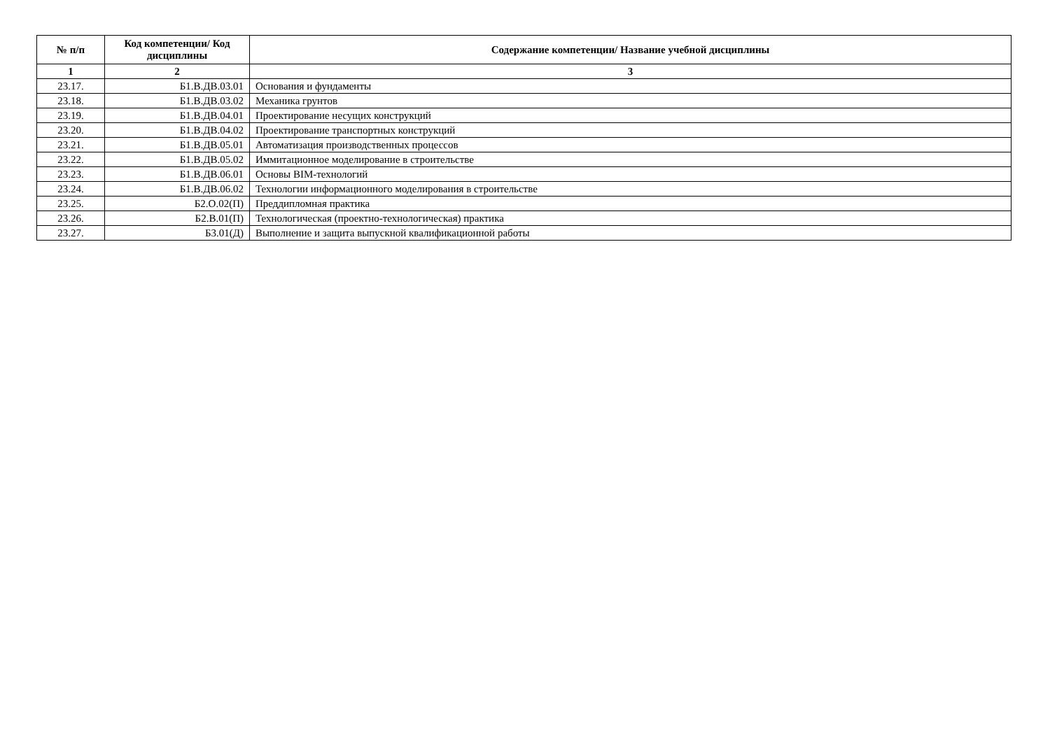| № п/п | Код компетенции/ Код дисциплины | Содержание компетенции/ Название учебной дисциплины |
| --- | --- | --- |
| 1 | 2 | 3 |
| 23.17. | Б1.В.ДВ.03.01 | Основания и фундаменты |
| 23.18. | Б1.В.ДВ.03.02 | Механика грунтов |
| 23.19. | Б1.В.ДВ.04.01 | Проектирование несущих конструкций |
| 23.20. | Б1.В.ДВ.04.02 | Проектирование транспортных конструкций |
| 23.21. | Б1.В.ДВ.05.01 | Автоматизация производственных процессов |
| 23.22. | Б1.В.ДВ.05.02 | Иммитационное моделирование в строительстве |
| 23.23. | Б1.В.ДВ.06.01 | Основы BIM-технологий |
| 23.24. | Б1.В.ДВ.06.02 | Технологии информационного моделирования в строительстве |
| 23.25. | Б2.О.02(П) | Преддипломная практика |
| 23.26. | Б2.В.01(П) | Технологическая (проектно-технологическая) практика |
| 23.27. | Б3.01(Д) | Выполнение и защита выпускной квалификационной работы |